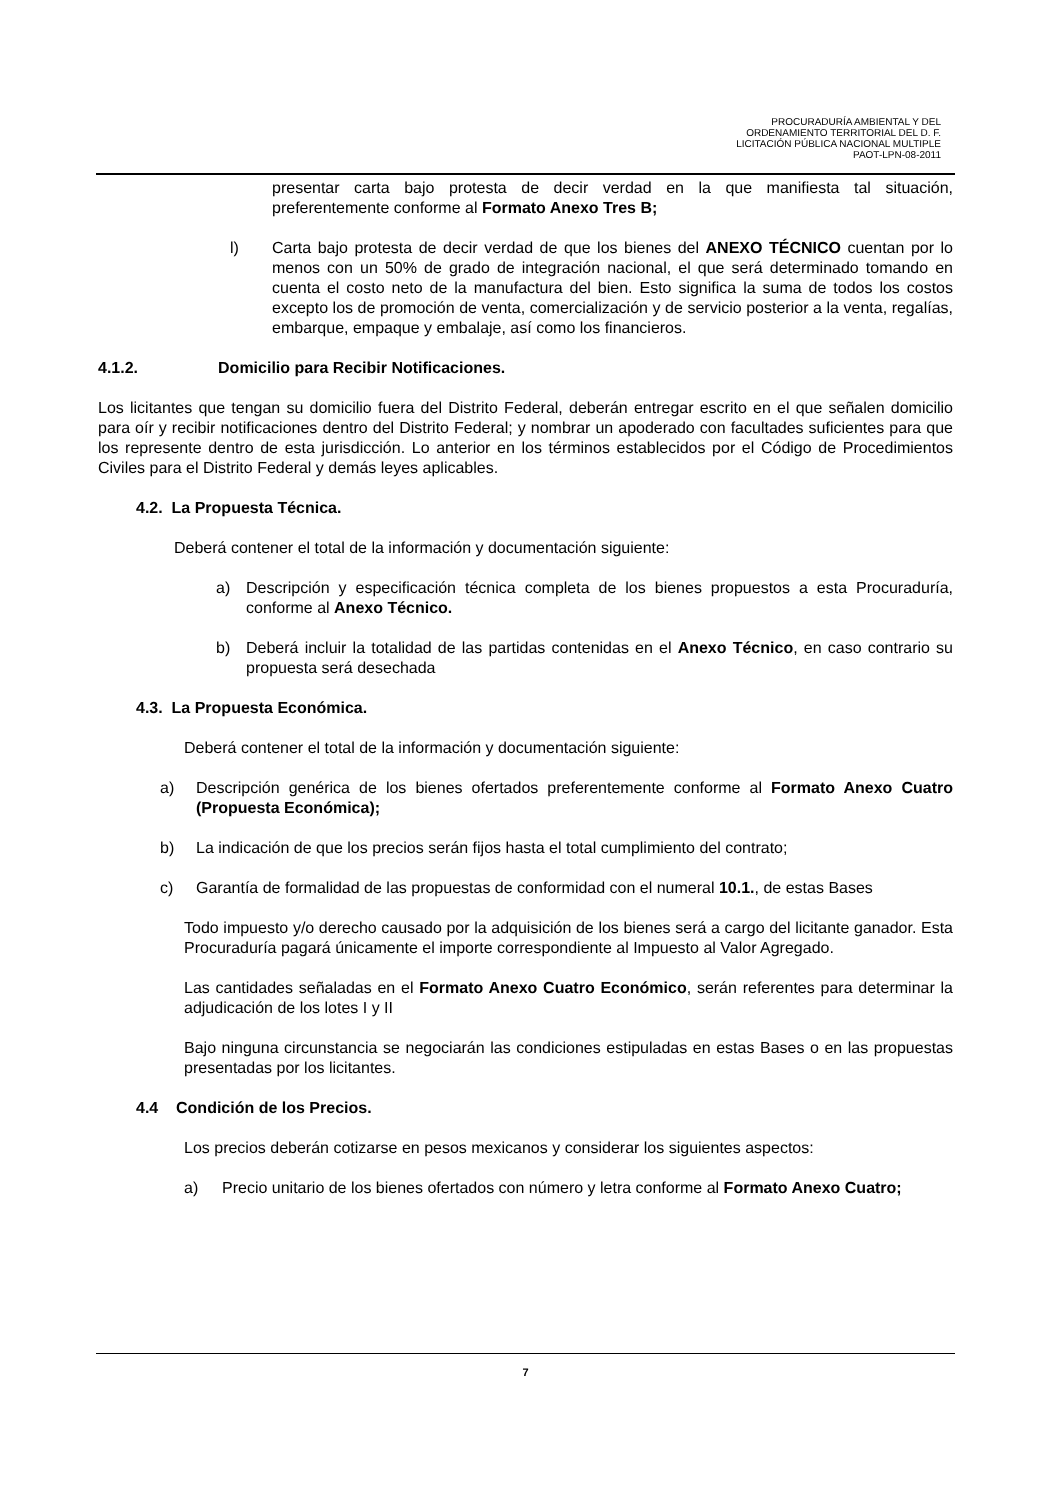PROCURADURÍA AMBIENTAL Y DEL
ORDENAMIENTO TERRITORIAL DEL D. F.
LICITACIÓN PÚBLICA NACIONAL MULTIPLE
PAOT-LPN-08-2011
presentar carta bajo protesta de decir verdad en la que manifiesta tal situación, preferentemente conforme al Formato Anexo Tres B;
l) Carta bajo protesta de decir verdad de que los bienes del ANEXO TÉCNICO cuentan por lo menos con un 50% de grado de integración nacional, el que será determinado tomando en cuenta el costo neto de la manufactura del bien. Esto significa la suma de todos los costos excepto los de promoción de venta, comercialización y de servicio posterior a la venta, regalías, embarque, empaque y embalaje, así como los financieros.
4.1.2. Domicilio para Recibir Notificaciones.
Los licitantes que tengan su domicilio fuera del Distrito Federal, deberán entregar escrito en el que señalen domicilio para oír y recibir notificaciones dentro del Distrito Federal; y nombrar un apoderado con facultades suficientes para que los represente dentro de esta jurisdicción. Lo anterior en los términos establecidos por el Código de Procedimientos Civiles para el Distrito Federal y demás leyes aplicables.
4.2. La Propuesta Técnica.
Deberá contener el total de la información y documentación siguiente:
a) Descripción y especificación técnica completa de los bienes propuestos a esta Procuraduría, conforme al Anexo Técnico.
b) Deberá incluir la totalidad de las partidas contenidas en el Anexo Técnico, en caso contrario su propuesta será desechada
4.3. La Propuesta Económica.
Deberá contener el total de la información y documentación siguiente:
a) Descripción genérica de los bienes ofertados preferentemente conforme al Formato Anexo Cuatro (Propuesta Económica);
b) La indicación de que los precios serán fijos hasta el total cumplimiento del contrato;
c) Garantía de formalidad de las propuestas de conformidad con el numeral 10.1., de estas Bases
Todo impuesto y/o derecho causado por la adquisición de los bienes será a cargo del licitante ganador. Esta Procuraduría pagará únicamente el importe correspondiente al Impuesto al Valor Agregado.
Las cantidades señaladas en el Formato Anexo Cuatro Económico, serán referentes para determinar la adjudicación de los lotes I y II
Bajo ninguna circunstancia se negociarán las condiciones estipuladas en estas Bases o en las propuestas presentadas por los licitantes.
4.4 Condición de los Precios.
Los precios deberán cotizarse en pesos mexicanos y considerar los siguientes aspectos:
a) Precio unitario de los bienes ofertados con número y letra conforme al Formato Anexo Cuatro;
7